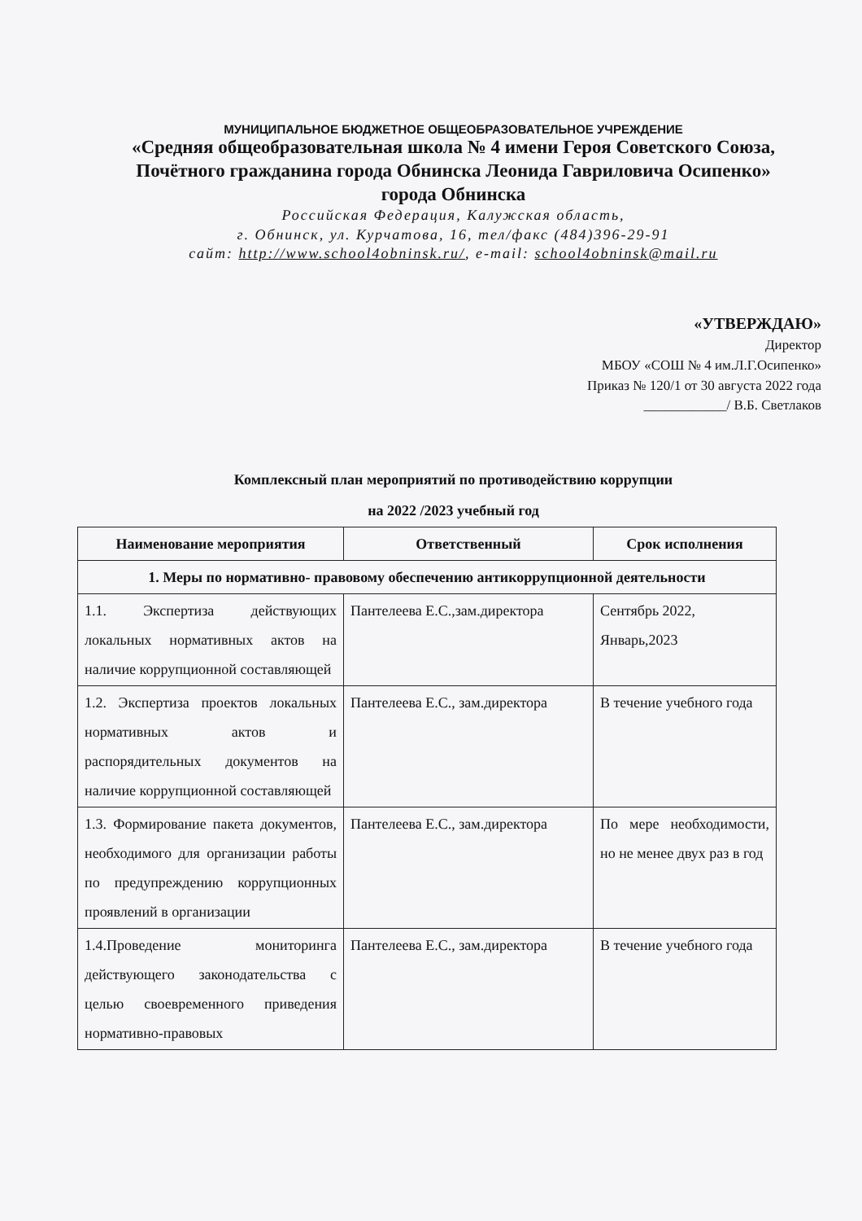МУНИЦИПАЛЬНОЕ БЮДЖЕТНОЕ ОБЩЕОБРАЗОВАТЕЛЬНОЕ УЧРЕЖДЕНИЕ
«Средняя общеобразовательная школа № 4 имени Героя Советского Союза,
Почётного гражданина города Обнинска Леонида Гавриловича Осипенко»
города Обнинска
Российская Федерация, Калужская область,
г. Обнинск, ул. Курчатова, 16, тел/факс (484)396-29-91
сайт: http://www.school4obninsk.ru/, e-mail: school4obninsk@mail.ru
«УТВЕРЖДАЮ»
Директор
МБОУ «СОШ № 4 им.Л.Г.Осипенко»
Приказ № 120/1 от 30 августа 2022 года
____________/ В.Б. Светлаков
Комплексный план мероприятий по противодействию коррупции
на 2022 /2023 учебный год
| Наименование мероприятия | Ответственный | Срок исполнения |
| --- | --- | --- |
| 1. Меры по нормативно- правовому обеспечению антикоррупционной деятельности | | |
| 1.1. Экспертиза действующих локальных нормативных актов на наличие коррупционной составляющей | Пантелеева Е.С.,зам.директора | Сентябрь 2022, Январь,2023 |
| 1.2. Экспертиза проектов локальных нормативных актов и распорядительных документов на наличие коррупционной составляющей | Пантелеева Е.С., зам.директора | В течение учебного года |
| 1.3. Формирование пакета документов, необходимого для организации работы по предупреждению коррупционных проявлений в организации | Пантелеева Е.С., зам.директора | По мере необходимости, но не менее двух раз в год |
| 1.4.Проведение мониторинга действующего законодательства с целью своевременного приведения нормативно-правовых | Пантелеева Е.С., зам.директора | В течение учебного года |